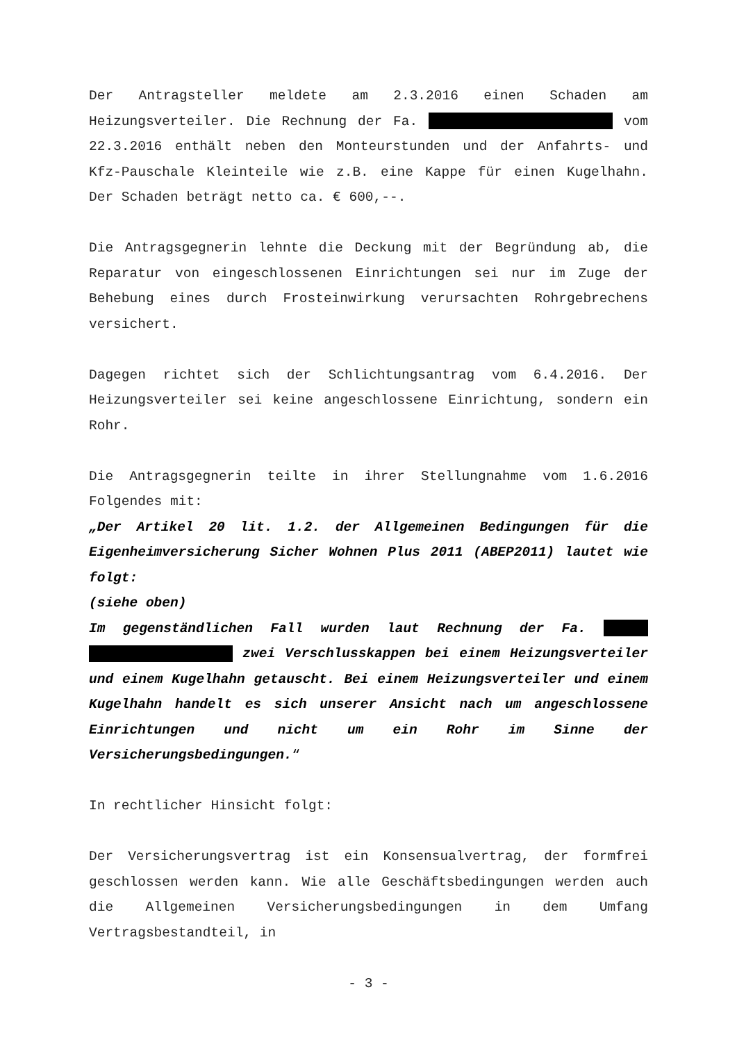Der Antragsteller meldete am 2.3.2016 einen Schaden am Heizungsverteiler. Die Rechnung der Fa. vom 22.3.2016 enthält neben den Monteurstunden und der Anfahrts- und Kfz-Pauschale Kleinteile wie z.B. eine Kappe für einen Kugelhahn. Der Schaden beträgt netto ca. € 600,--.
Die Antragsgegnerin lehnte die Deckung mit der Begründung ab, die Reparatur von eingeschlossenen Einrichtungen sei nur im Zuge der Behebung eines durch Frosteinwirkung verursachten Rohrgebrechens versichert.
Dagegen richtet sich der Schlichtungsantrag vom 6.4.2016. Der Heizungsverteiler sei keine angeschlossene Einrichtung, sondern ein Rohr.
Die Antragsgegnerin teilte in ihrer Stellungnahme vom 1.6.2016 Folgendes mit:
„Der Artikel 20 lit. 1.2. der Allgemeinen Bedingungen für die Eigenheimversicherung Sicher Wohnen Plus 2011 (ABEP2011) lautet wie folgt:
(siehe oben)
Im gegenständlichen Fall wurden laut Rechnung der Fa. zwei Verschlusskappen bei einem Heizungsverteiler und einem Kugelhahn getauscht. Bei einem Heizungsverteiler und einem Kugelhahn handelt es sich unserer Ansicht nach um angeschlossene Einrichtungen und nicht um ein Rohr im Sinne der Versicherungsbedingungen.“
In rechtlicher Hinsicht folgt:
Der Versicherungsvertrag ist ein Konsensualvertrag, der formfrei geschlossen werden kann. Wie alle Geschäftsbedingungen werden auch die Allgemeinen Versicherungsbedingungen in dem Umfang Vertragsbestandteil, in
- 3 -